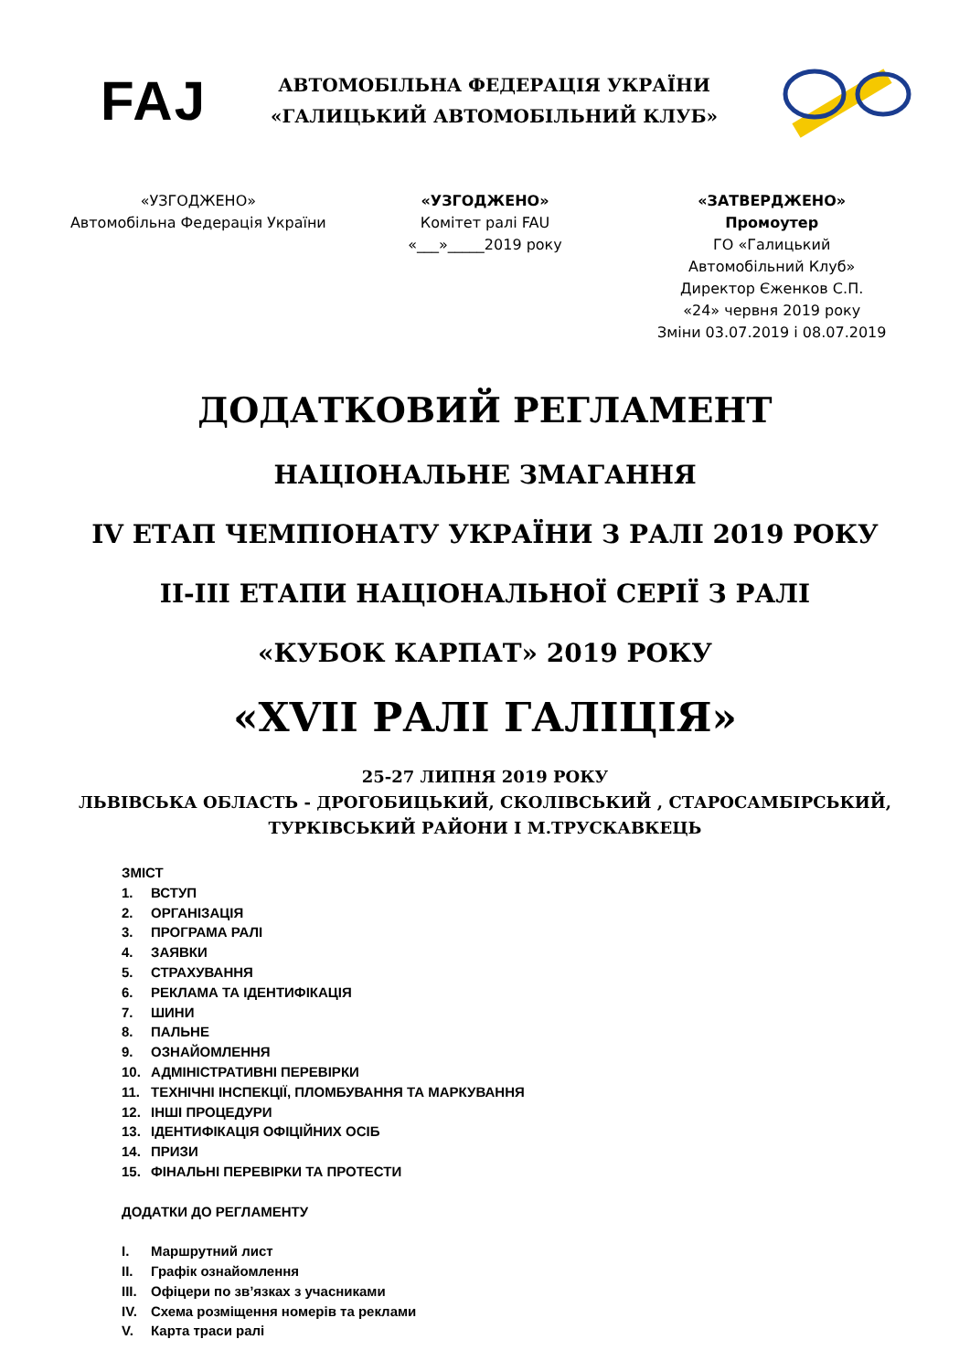FAJ
АВТОМОБІЛЬНА ФЕДЕРАЦІЯ УКРАЇНИ
«ГАЛИЦЬКИЙ АВТОМОБІЛЬНИЙ КЛУБ»
«УЗГОДЖЕНО»
Автомобільна Федерація України
«УЗГОДЖЕНО»
Комітет ралі FAU
«___»_____2019 року
«ЗАТВЕРДЖЕНО»
Промоутер
ГО «Галицький
Автомобільний Клуб»
Директор Єженков С.П.
«24» червня 2019 року
Зміни 03.07.2019 і 08.07.2019
ДОДАТКОВИЙ РЕГЛАМЕНТ
НАЦІОНАЛЬНЕ ЗМАГАННЯ
IV ЕТАП ЧЕМПІОНАТУ УКРАЇНИ З РАЛІ 2019 РОКУ
II-III ЕТАПИ НАЦІОНАЛЬНОЇ СЕРІЇ З РАЛІ
«КУБОК КАРПАТ» 2019 РОКУ
«XVII РАЛІ ГАЛІЦІЯ»
25-27 ЛИПНЯ 2019 РОКУ
ЛЬВІВСЬКА ОБЛАСТЬ - ДРОГОБИЦЬКИЙ, СКОЛІВСЬКИЙ , СТАРОСАМБІРСЬКИЙ,
ТУРКІВСЬКИЙ РАЙОНИ І М.ТРУСКАВКЕЦЬ
ЗМІСТ
1. ВСТУП
2. ОРГАНІЗАЦІЯ
3. ПРОГРАМА РАЛІ
4. ЗАЯВКИ
5. СТРАХУВАННЯ
6. РЕКЛАМА ТА ІДЕНТИФІКАЦІЯ
7. ШИНИ
8. ПАЛЬНЕ
9. ОЗНАЙОМЛЕННЯ
10. АДМІНІСТРАТИВНІ ПЕРЕВІРКИ
11. ТЕХНІЧНІ ІНСПЕКЦІЇ, ПЛОМБУВАННЯ ТА МАРКУВАННЯ
12. ІНШІ ПРОЦЕДУРИ
13. ІДЕНТИФІКАЦІЯ ОФІЦІЙНИХ ОСІБ
14. ПРИЗИ
15. ФІНАЛЬНІ ПЕРЕВІРКИ ТА ПРОТЕСТИ
ДОДАТКИ ДО РЕГЛАМЕНТУ
I. Маршрутний лист
II. Графік ознайомлення
III. Офіцери по зв’язках з учасниками
IV. Схема розміщення номерів та реклами
V. Карта траси ралі